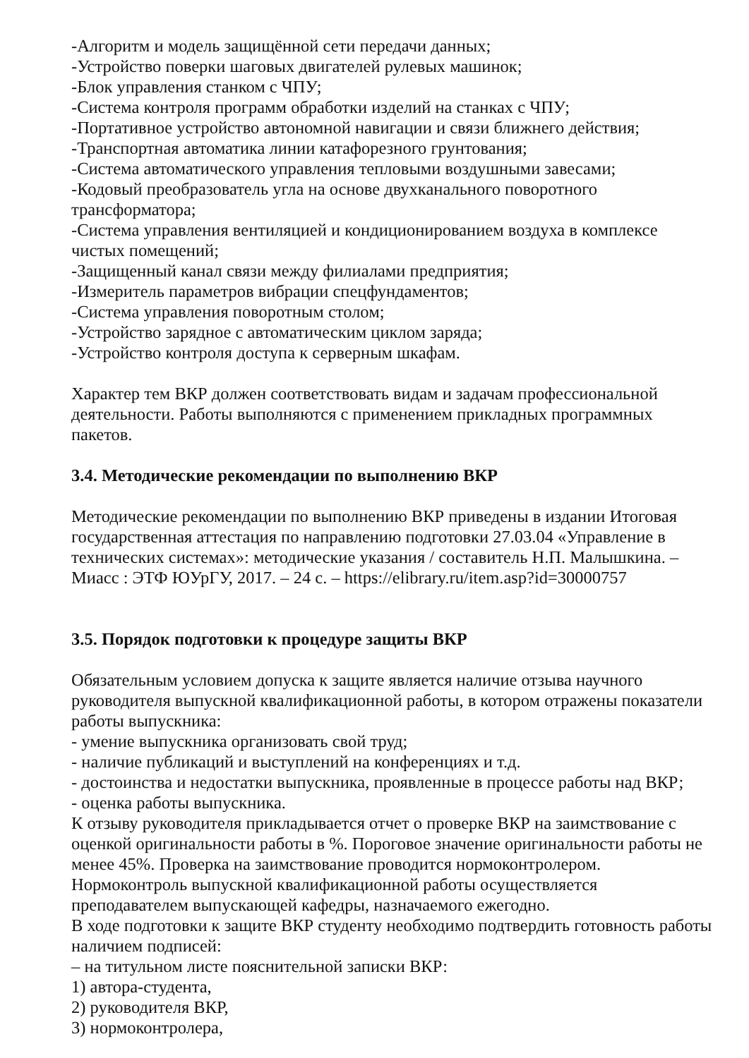-Алгоритм и модель защищённой сети передачи данных;
-Устройство поверки шаговых двигателей рулевых машинок;
-Блок управления станком с ЧПУ;
-Система контроля программ обработки изделий на станках с ЧПУ;
-Портативное устройство автономной навигации и связи ближнего действия;
-Транспортная автоматика линии катафорезного грунтования;
-Система автоматического управления тепловыми воздушными завесами;
-Кодовый преобразователь угла на основе двухканального поворотного трансформатора;
-Система управления вентиляцией и кондиционированием воздуха в комплексе чистых помещений;
-Защищенный канал связи между филиалами предприятия;
-Измеритель параметров вибрации спецфундаментов;
-Система управления поворотным столом;
-Устройство зарядное с автоматическим циклом заряда;
-Устройство контроля доступа к серверным шкафам.
Характер тем ВКР должен соответствовать видам и задачам профессиональной деятельности. Работы выполняются с применением прикладных программных пакетов.
3.4. Методические рекомендации по выполнению ВКР
Методические рекомендации по выполнению ВКР приведены в издании Итоговая государственная аттестация по направлению подготовки 27.03.04 «Управление в технических системах»: методические указания / составитель Н.П. Малышкина. – Миасс : ЭТФ ЮУрГУ, 2017. – 24 с. – https://elibrary.ru/item.asp?id=30000757
3.5. Порядок подготовки к процедуре защиты ВКР
Обязательным условием допуска к защите является наличие отзыва научного руководителя выпускной квалификационной работы, в котором отражены показатели работы выпускника:
- умение выпускника организовать свой труд;
- наличие публикаций и выступлений на конференциях и т.д.
- достоинства и недостатки выпускника, проявленные в процессе работы над ВКР;
- оценка работы выпускника.
К отзыву руководителя прикладывается отчет о проверке ВКР на заимствование с оценкой оригинальности работы в %. Пороговое значение оригинальности работы не менее 45%. Проверка на заимствование проводится нормоконтролером.
Нормоконтроль выпускной квалификационной работы осуществляется преподавателем выпускающей кафедры, назначаемого ежегодно.
В ходе подготовки к защите ВКР студенту необходимо подтвердить готовность работы наличием подписей:
– на титульном листе пояснительной записки ВКР:
1) автора-студента,
2) руководителя ВКР,
3) нормоконтролера,